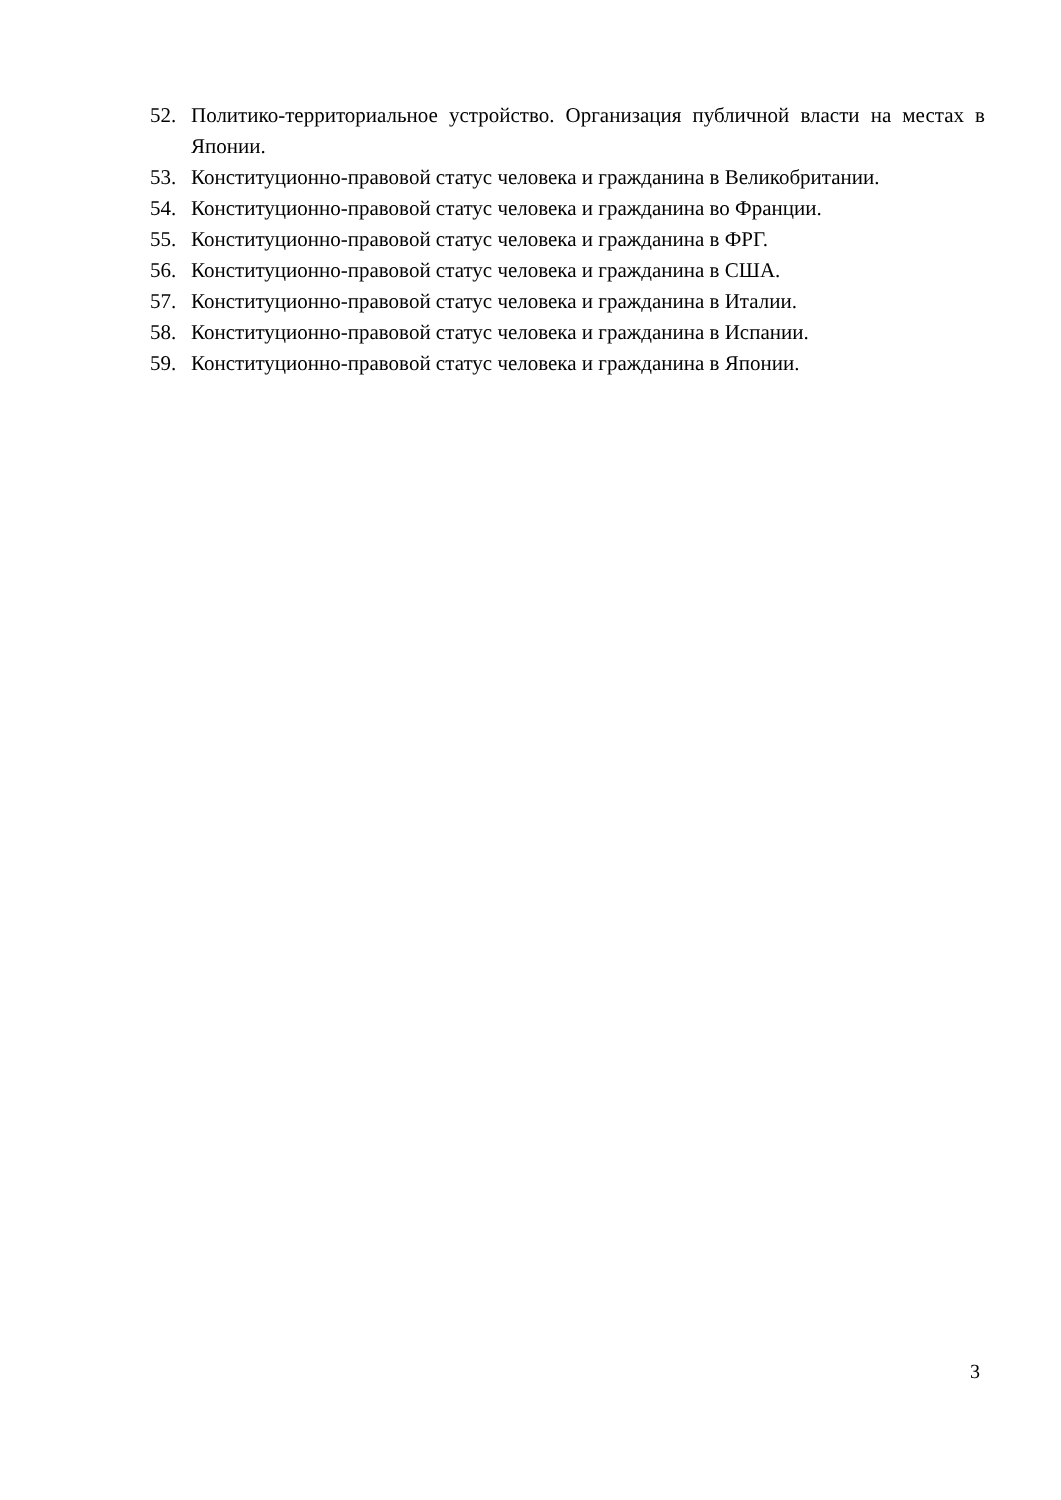52. Политико-территориальное устройство. Организация публичной власти на местах в Японии.
53. Конституционно-правовой статус человека и гражданина в Великобритании.
54. Конституционно-правовой статус человека и гражданина во Франции.
55. Конституционно-правовой статус человека и гражданина в ФРГ.
56. Конституционно-правовой статус человека и гражданина в США.
57. Конституционно-правовой статус человека и гражданина в Италии.
58. Конституционно-правовой статус человека и гражданина в Испании.
59. Конституционно-правовой статус человека и гражданина в Японии.
3